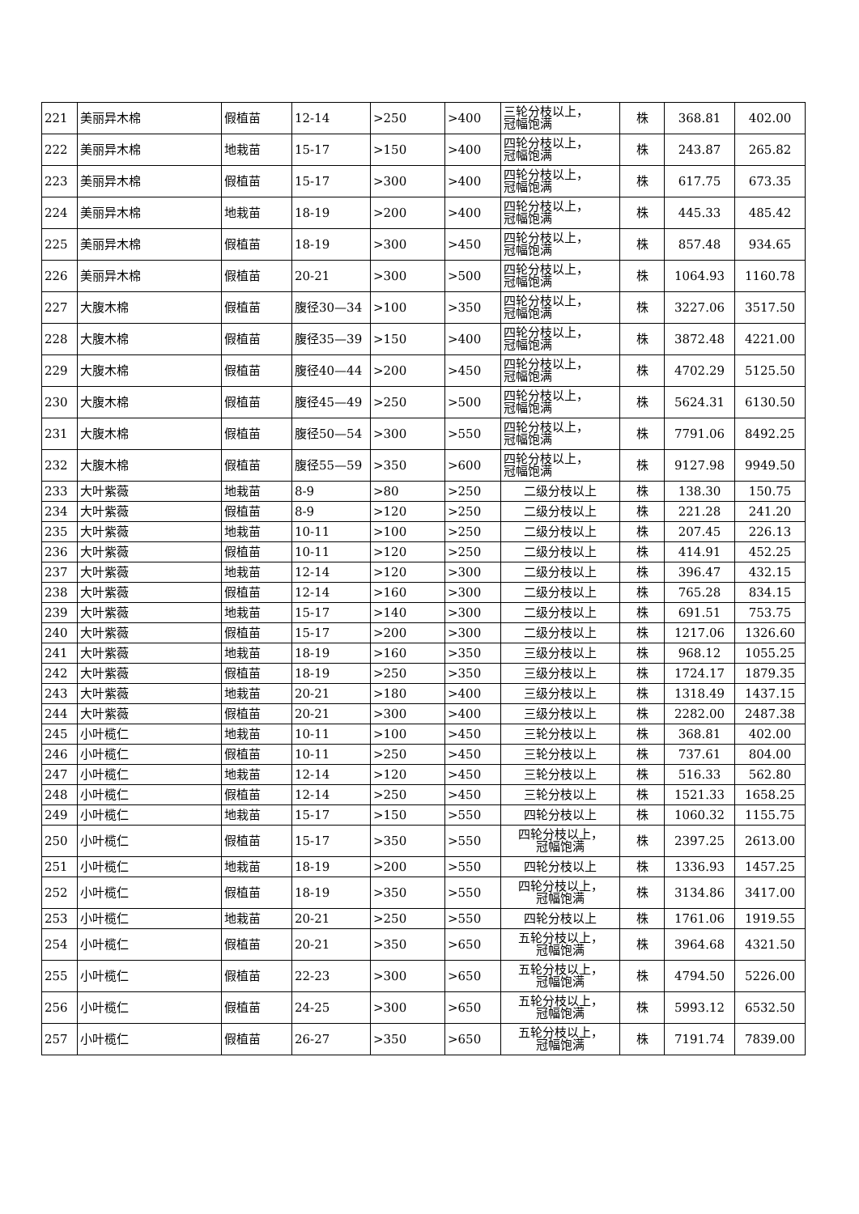| 221 | 美丽异木棉 | 假植苗 | 12-14 | >250 | >400 | 三轮分枝以上， 冠幅饱满 | 株 | 368.81 | 402.00 |
| 222 | 美丽异木棉 | 地栽苗 | 15-17 | >150 | >400 | 四轮分枝以上， 冠幅饱满 | 株 | 243.87 | 265.82 |
| 223 | 美丽异木棉 | 假植苗 | 15-17 | >300 | >400 | 四轮分枝以上， 冠幅饱满 | 株 | 617.75 | 673.35 |
| 224 | 美丽异木棉 | 地栽苗 | 18-19 | >200 | >400 | 四轮分枝以上， 冠幅饱满 | 株 | 445.33 | 485.42 |
| 225 | 美丽异木棉 | 假植苗 | 18-19 | >300 | >450 | 四轮分枝以上， 冠幅饱满 | 株 | 857.48 | 934.65 |
| 226 | 美丽异木棉 | 假植苗 | 20-21 | >300 | >500 | 四轮分枝以上， 冠幅饱满 | 株 | 1064.93 | 1160.78 |
| 227 | 大腹木棉 | 假植苗 | 腹径30—34 | >100 | >350 | 四轮分枝以上， 冠幅饱满 | 株 | 3227.06 | 3517.50 |
| 228 | 大腹木棉 | 假植苗 | 腹径35—39 | >150 | >400 | 四轮分枝以上， 冠幅饱满 | 株 | 3872.48 | 4221.00 |
| 229 | 大腹木棉 | 假植苗 | 腹径40—44 | >200 | >450 | 四轮分枝以上， 冠幅饱满 | 株 | 4702.29 | 5125.50 |
| 230 | 大腹木棉 | 假植苗 | 腹径45—49 | >250 | >500 | 四轮分枝以上， 冠幅饱满 | 株 | 5624.31 | 6130.50 |
| 231 | 大腹木棉 | 假植苗 | 腹径50—54 | >300 | >550 | 四轮分枝以上， 冠幅饱满 | 株 | 7791.06 | 8492.25 |
| 232 | 大腹木棉 | 假植苗 | 腹径55—59 | >350 | >600 | 四轮分枝以上， 冠幅饱满 | 株 | 9127.98 | 9949.50 |
| 233 | 大叶紫薇 | 地栽苗 | 8-9 | >80 | >250 | 二级分枝以上 | 株 | 138.30 | 150.75 |
| 234 | 大叶紫薇 | 假植苗 | 8-9 | >120 | >250 | 二级分枝以上 | 株 | 221.28 | 241.20 |
| 235 | 大叶紫薇 | 地栽苗 | 10-11 | >100 | >250 | 二级分枝以上 | 株 | 207.45 | 226.13 |
| 236 | 大叶紫薇 | 假植苗 | 10-11 | >120 | >250 | 二级分枝以上 | 株 | 414.91 | 452.25 |
| 237 | 大叶紫薇 | 地栽苗 | 12-14 | >120 | >300 | 二级分枝以上 | 株 | 396.47 | 432.15 |
| 238 | 大叶紫薇 | 假植苗 | 12-14 | >160 | >300 | 二级分枝以上 | 株 | 765.28 | 834.15 |
| 239 | 大叶紫薇 | 地栽苗 | 15-17 | >140 | >300 | 二级分枝以上 | 株 | 691.51 | 753.75 |
| 240 | 大叶紫薇 | 假植苗 | 15-17 | >200 | >300 | 二级分枝以上 | 株 | 1217.06 | 1326.60 |
| 241 | 大叶紫薇 | 地栽苗 | 18-19 | >160 | >350 | 三级分枝以上 | 株 | 968.12 | 1055.25 |
| 242 | 大叶紫薇 | 假植苗 | 18-19 | >250 | >350 | 三级分枝以上 | 株 | 1724.17 | 1879.35 |
| 243 | 大叶紫薇 | 地栽苗 | 20-21 | >180 | >400 | 三级分枝以上 | 株 | 1318.49 | 1437.15 |
| 244 | 大叶紫薇 | 假植苗 | 20-21 | >300 | >400 | 三级分枝以上 | 株 | 2282.00 | 2487.38 |
| 245 | 小叶榄仁 | 地栽苗 | 10-11 | >100 | >450 | 三轮分枝以上 | 株 | 368.81 | 402.00 |
| 246 | 小叶榄仁 | 假植苗 | 10-11 | >250 | >450 | 三轮分枝以上 | 株 | 737.61 | 804.00 |
| 247 | 小叶榄仁 | 地栽苗 | 12-14 | >120 | >450 | 三轮分枝以上 | 株 | 516.33 | 562.80 |
| 248 | 小叶榄仁 | 假植苗 | 12-14 | >250 | >450 | 三轮分枝以上 | 株 | 1521.33 | 1658.25 |
| 249 | 小叶榄仁 | 地栽苗 | 15-17 | >150 | >550 | 四轮分枝以上 | 株 | 1060.32 | 1155.75 |
| 250 | 小叶榄仁 | 假植苗 | 15-17 | >350 | >550 | 四轮分枝以上， 冠幅饱满 | 株 | 2397.25 | 2613.00 |
| 251 | 小叶榄仁 | 地栽苗 | 18-19 | >200 | >550 | 四轮分枝以上 | 株 | 1336.93 | 1457.25 |
| 252 | 小叶榄仁 | 假植苗 | 18-19 | >350 | >550 | 四轮分枝以上， 冠幅饱满 | 株 | 3134.86 | 3417.00 |
| 253 | 小叶榄仁 | 地栽苗 | 20-21 | >250 | >550 | 四轮分枝以上 | 株 | 1761.06 | 1919.55 |
| 254 | 小叶榄仁 | 假植苗 | 20-21 | >350 | >650 | 五轮分枝以上， 冠幅饱满 | 株 | 3964.68 | 4321.50 |
| 255 | 小叶榄仁 | 假植苗 | 22-23 | >300 | >650 | 五轮分枝以上， 冠幅饱满 | 株 | 4794.50 | 5226.00 |
| 256 | 小叶榄仁 | 假植苗 | 24-25 | >300 | >650 | 五轮分枝以上， 冠幅饱满 | 株 | 5993.12 | 6532.50 |
| 257 | 小叶榄仁 | 假植苗 | 26-27 | >350 | >650 | 五轮分枝以上， 冠幅饱满 | 株 | 7191.74 | 7839.00 |